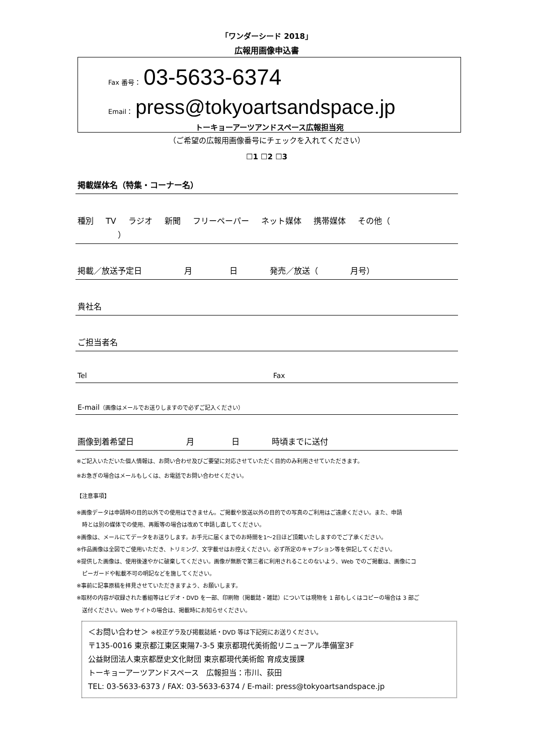「ワンダーシード 2018」
広報用画像申込書
Fax 番号： 03-5633-6374
Email： press@tokyoartsandspace.jp
トーキョーアーツアンドスペース広報担当宛
（ご希望の広報用画像番号にチェックを入れてください）
☐1 ☐2 ☐3
掲載媒体名（特集・コーナー名）
種別 TV ラジオ 新聞 フリーペーパー ネット媒体 携帯媒体 その他（ ）
掲載／放送予定日 月 日 発売／放送（ 月号）
貴社名
ご担当者名
Tel Fax
E-mail（画像はメールでお送りしますので必ずご記入ください）
画像到着希望日 月 日 時頃までに送付
※ご記入いただいた個人情報は、お問い合わせ及びご要望に対応させていただく目的のみ利用させていただきます。
※お急ぎの場合はメールもしくは、お電話でお問い合わせください。
【注意事項】
※画像データは申請時の目的以外での使用はできません。ご掲載や放送以外の目的での写真のご利用はご遠慮ください。また、申請
　時とは別の媒体での使用、再販等の場合は改めて申請し直してください。
※画像は、メールにてデータをお送りします。お手元に届くまでのお時間を1～2日ほど頂戴いたしますのでご了承ください。
※作品画像は全図でご使用いただき、トリミング、文字載せはお控えください。必ず所定のキャプション等を併記してください。
※提供した画像は、使用後速やかに破棄してください。画像が無断で第三者に利用されることのないよう、Web でのご掲載は、画像にコ
　ピーガードや転載不可の明記などを施してください。
※事前に記事原稿を拝見させていただきますよう、お願いします。
※取材の内容が収録された番組等はビデオ・DVD を一部、印刷物（掲載誌・雑誌）については現物を 1 部もしくはコピーの場合は 3 部ご
　送付ください。Web サイトの場合は、掲載時にお知らせください。
＜お問い合わせ＞ ※校正ゲラ及び掲載誌紙・DVD 等は下記宛にお送りください。
〒135-0016 東京都江東区東陽7-3-5 東京都現代美術館リニューアル準備室3F
公益財団法人東京都歴史文化財団 東京都現代美術館 育成支援課
トーキョーアーツアンドスペース　広報担当：市川、荻田
TEL: 03-5633-6373 / FAX: 03-5633-6374 / E-mail: press@tokyoartsandspace.jp